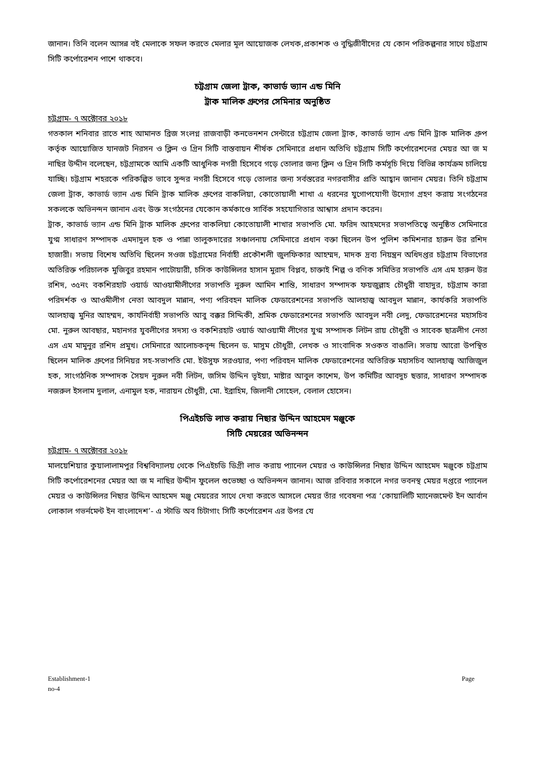জানান। তিনি বলেন আসন্ন বই মেলাকে সফল করতে মেলার মূল আয়োজক লেখক,প্রকাশক ও বুদ্ধিজীবীদের যে কোন পরিকল্পনার সাথে চট্টগ্রাম সিটি কর্পোরেশন পাশে থাকবে।
চট্টগ্রাম জেলা ট্রাক, কাভার্ড ভ্যান এন্ড মিনি
ট্রাক মালিক গ্রুপের সেমিনার অনুষ্ঠিত
চট্টগ্রাম- ৭ অক্টোবর ২০১৮
গতকাল শনিবার রাতে শাহ আমানত ব্রিজ সংলগ্ন রাজবাড়ী কনভেনশন সেন্টারে চট্টগ্রাম জেলা ট্রাক, কাভার্ড ভ্যান এন্ড মিনি ট্রাক মালিক গ্রুপ কর্তৃক আয়োজিত যানজট নিরসন ও ক্লিন ও গ্রিন সিটি বাস্তবায়ন শীর্ষক সেমিনারে প্রধান অতিথি চট্টগ্রাম সিটি কর্পোরেশনের মেয়র আ জ ম নাছির উদ্দীন বলেছেন, চট্টগ্রামকে আমি একটি আধুনিক নগরী হিসেবে গড়ে তোলার জন্য ক্লিন ও গ্রিন সিটি কর্মসূচি দিয়ে বিভিন্ন কার্যক্রম চালিয়ে যাচ্ছি। চট্টগ্রাম শহরকে পরিকল্পিত ভাবে সুন্দর নগরী হিসেবে গড়ে তোলার জন্য সর্বস্তরের নগরবাসীর প্রতি আহ্বান জানান মেয়র। তিনি চট্টগ্রাম জেলা ট্রাক, কাভার্ড ভ্যান এন্ড মিনি ট্রাক মালিক গ্রুপের বাকলিয়া, কোতোয়ালী শাখা এ ধরনের যুগোপযোগী উদ্যোগ গ্রহণ করায় সংগঠনের সকলকে অভিনন্দন জানান এবং উক্ত সংগঠনের যেকোন কর্মকাণ্ডে সার্বিক সহযোগিতার আশ্বাস প্রদান করেন।
ট্রাক, কাভার্ড ভ্যান এন্ড মিনি ট্রাক মালিক গ্রুপের বাকলিয়া কোতোয়ালী শাখার সভাপতি মো. ফরিদ আহমদের সভাপতিত্বে অনুষ্ঠিত সেমিনারে যুগ্ম সাধারণ সম্পাদক এমদাদুল হক ও পান্না তালুকদারের সঞ্চালনায় সেমিনারে প্রধান বক্তা ছিলেন উপ পুলিশ কমিশনার হারুন উর রশিদ হাজারী। সভায় বিশেষ অতিথি ছিলেন সওজ চট্টগ্রামের নির্বাহী প্রকৌশলী জুলফিকার আহম্মদ, মাদক দ্রব্য নিয়ন্ত্রন অধিদপ্তর চট্টগ্রাম বিভাগের অতিরিক্ত পরিচালক মুজিবুর রহমান পাটোয়ারী, চসিক কাউন্সিলর হাসান মুরাদ বিপ্লব, চাক্তাই শিল্প ও বণিক সমিতির সভাপতি এস এম হারুন উর রশিদ, ৩৫নং বকশিরহাট ওয়ার্ড আওয়ামীলীগের সভাপতি নুরুল আমিন শান্তি, সাধারণ সম্পাদক ফয়জুল্লাহ চৌধুরী বাহাদুর, চট্টগ্রাম কারা পরিদর্শক ও আওমীলীগ নেতা আবদুল মান্নান, পণ্য পরিবহন মালিক ফেডারেশনের সভাপতি আলহাজ্ব আবদুল মান্নান, কার্যকরি সভাপতি আলহাজ্ব মুনির আহম্মদ, কার্যনির্বাহী সভাপতি আবু বক্কর সিদ্দিকী, শ্রমিক ফেডারেশনের সভাপতি আবদুল নবী লেদু, ফেডারেশনের মহাসচিব মো. নুরুল আবছার, মহানগর যুবলীগের সদস্য ও বকশিরহাট ওয়ার্ড আওয়ামী লীগের যুগ্ম সম্পাদক লিটন রায় চৌধুরী ও সাবেক ছাত্রলীগ নেতা এস এম মামুনুর রশিদ প্রমুখ। সেমিনারে আলোচকবৃন্দ ছিলেন ড. মাসুম চৌধুরী, লেখক ও সাংবাদিক সওকত বাঙালি। সভায় আরো উপস্থিত ছিলেন মালিক গ্রুপের সিনিয়র সহ-সভাপতি মো. ইউসুফ সরওয়ার, পণ্য পরিবহন মালিক ফেডারেশনের অতিরিক্ত মহাসচিব আলহাজ্ব আজিজুল হক, সাংগঠনিক সম্পাদক সৈয়দ নুরুল নবী লিটন, জসিম উদ্দিন ভূইয়া, মাষ্টার আবুল কাশেম, উপ কমিটির আবদুচ ছত্তার, সাধারণ সম্পাদক নজরুল ইসলাম দুলাল, এনামুল হক, নারায়ন চৌধুরী, মো. ইব্রাহিম, জিলানী সোহেল, বেলাল হোসেন।
পিএইচডি লাভ করায় নিছার উদ্দিন আহমেদ মঞ্জুকে
সিটি মেয়রের অভিনন্দন
চট্টগ্রাম- ৭ অক্টোবর ২০১৮
মালয়েশিয়ার কুয়ালালামপুর বিশ্ববিদ্যালয় থেকে পিএইচডি ডিগ্রী লাভ করায় প্যানেল মেয়র ও কাউন্সিলর নিছার উদ্দিন আহমেদ মঞ্জুকে চট্টগ্রাম সিটি কর্পোরেশনের মেয়র আ জ ম নাছির উদ্দীন ফুলেল শুভেচ্ছা ও অভিনন্দন জানান। আজ রবিবার সকালে নগর ভবনস্থ মেয়র দপ্তরে প্যানেল মেয়র ও কাউন্সিলর নিছার উদ্দিন আহমেদ মঞ্জু মেয়রের সাথে দেখা করতে আসলে মেয়র তাঁর গবেষনা পত্র ‘কোয়ালিটি ম্যানেজমেন্ট ইন আর্বান লোকাল গভর্নমেন্ট ইন বাংলাদেশ’- এ স্টাডি অব চিটাগাং সিটি কর্পোরেশন এর উপর যে
Establishment-1
no-4 Page